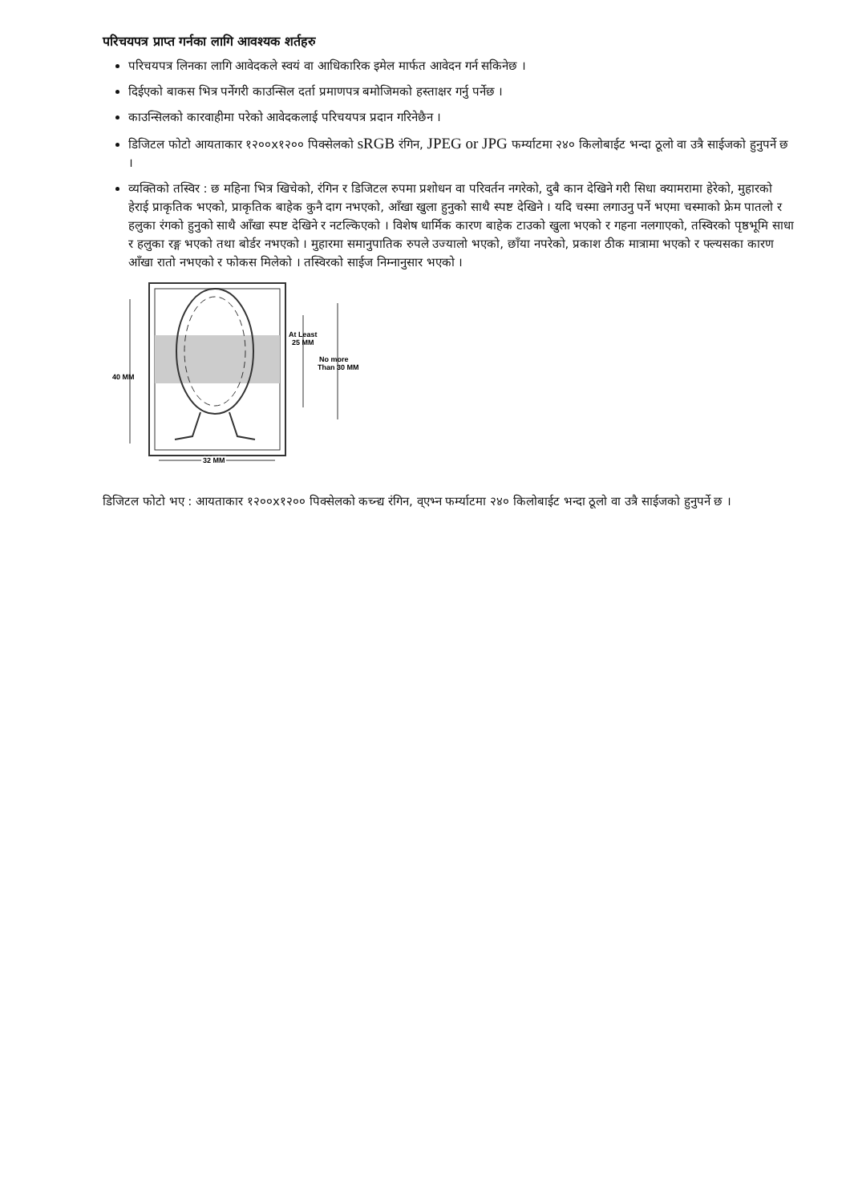परिचयपत्र प्राप्त गर्नका लागि आवश्यक शर्तहरु
परिचयपत्र लिनका लागि आवेदकले स्वयं वा आधिकारिक इमेल मार्फत आवेदन गर्न सकिनेछ ।
दिईएको बाकस भित्र पर्नेगरी काउन्सिल दर्ता प्रमाणपत्र बमोजिमको हस्ताक्षर गर्नु पर्नेछ ।
काउन्सिलको कारवाहीमा परेको आवेदकलाई परिचयपत्र प्रदान गरिनेछैन ।
डिजिटल फोटो आयताकार १२००x१२०० पिक्सेलको sRGB रंगिन, JPEG or JPG फर्म्याटमा २४० किलोबाईट भन्दा ठूलो वा उत्रै साईजको हुनुपर्ने छ ।
व्यक्तिको तस्विर : छ महिना भित्र खिचेको, रंगिन र डिजिटल रुपमा प्रशोधन वा परिवर्तन नगरेको, दुबै कान देखिने गरी सिधा क्यामरामा हेरेको, मुहारको हेराई प्राकृतिक भएको, प्राकृतिक बाहेक कुनै दाग नभएको, आँखा खुला हुनुको साथै स्पष्ट देखिने । यदि चस्मा लगाउनु पर्ने भएमा चस्माको फ्रेम पातलो र हलुका रंगको हुनुको साथै आँखा स्पष्ट देखिने र नटल्किएको । विशेष धार्मिक कारण बाहेक टाउको खुला भएको र गहना नलगाएको, तस्विरको पृष्ठभूमि साधा र हलुका रङ्ग भएको तथा बोर्डर नभएको । मुहारमा समानुपातिक रुपले उज्यालो भएको, छाँया नपरेको, प्रकाश ठीक मात्रामा भएको र फ्ल्यसका कारण आँखा रातो नभएको र फोकस मिलेको । तस्विरको साईज निम्नानुसार भएको ।
40 MM
At Least
25 MM
No more
Than 30 MM
32 MM
डिजिटल फोटो भए : आयताकार १२००x१२०० पिक्सेलको कच्न्द्य रंगिन, व्एभ्न फर्म्याटमा २४० किलोबाईट भन्दा ठूलो वा उत्रै साईजको हुनुपर्ने छ ।